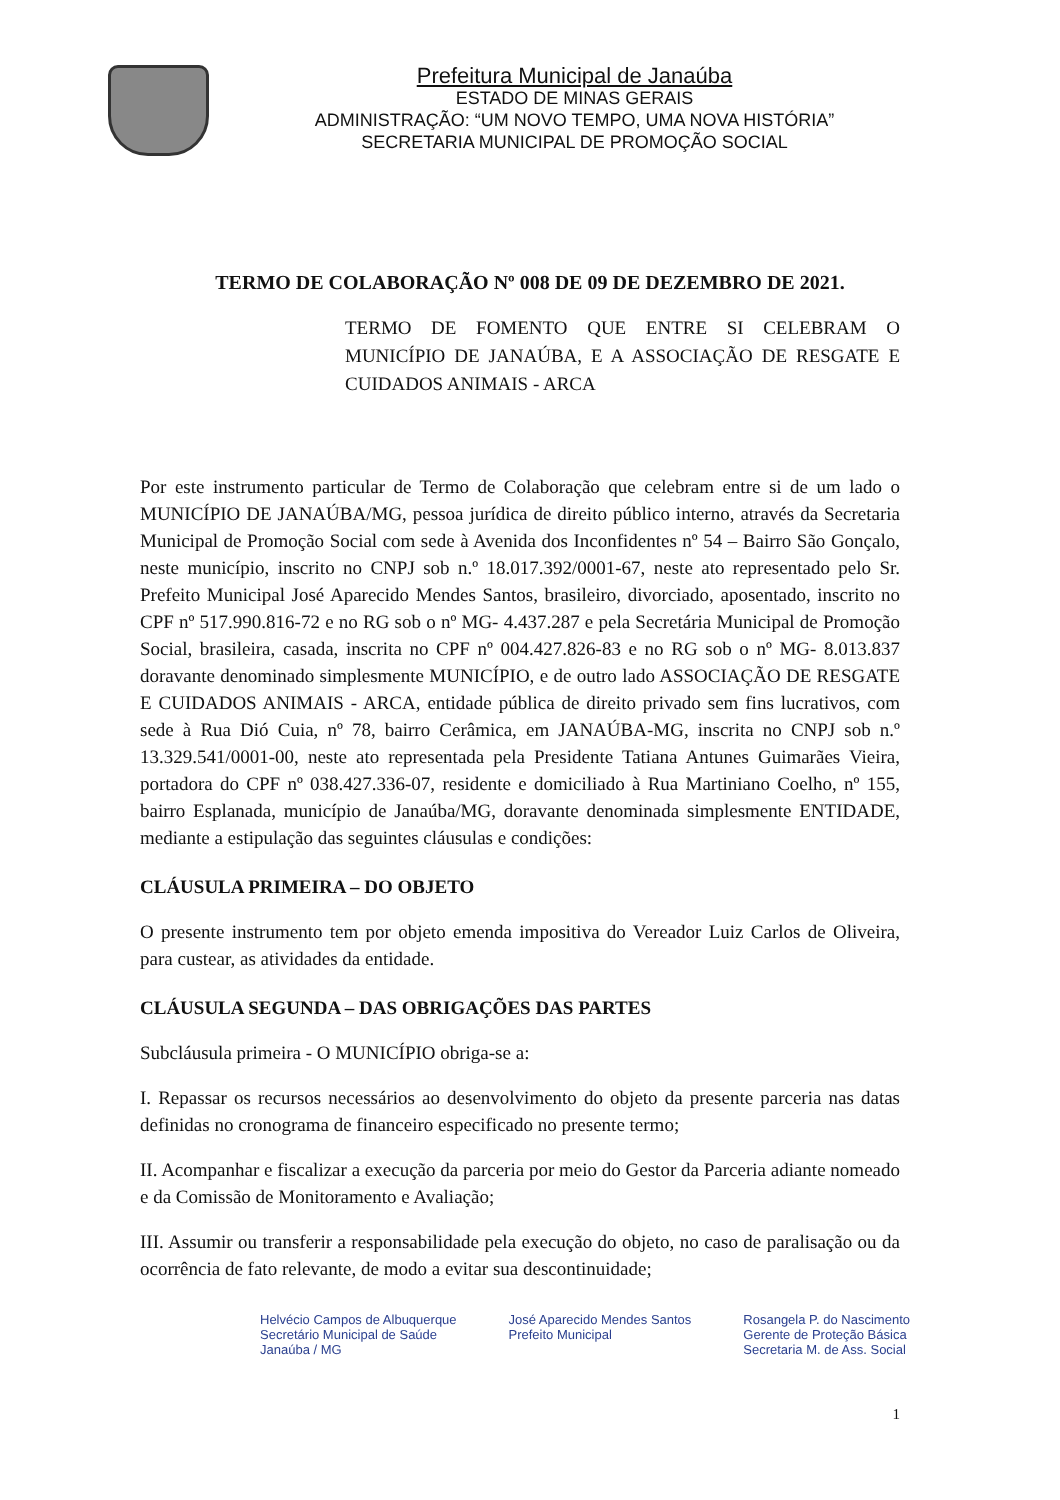Prefeitura Municipal de Janaúba
ESTADO DE MINAS GERAIS
ADMINISTRAÇÃO: “UM NOVO TEMPO, UMA NOVA HISTÓRIA”
SECRETARIA MUNICIPAL DE PROMOÇÃO SOCIAL
TERMO DE COLABORAÇÃO Nº 008 DE 09 DE DEZEMBRO DE 2021.
TERMO DE FOMENTO QUE ENTRE SI CELEBRAM O MUNICÍPIO DE JANAÚBA, E A ASSOCIAÇÃO DE RESGATE E CUIDADOS ANIMAIS - ARCA
Por este instrumento particular de Termo de Colaboração que celebram entre si de um lado o MUNICÍPIO DE JANAÚBA/MG, pessoa jurídica de direito público interno, através da Secretaria Municipal de Promoção Social com sede à Avenida dos Inconfidentes nº 54 – Bairro São Gonçalo, neste município, inscrito no CNPJ sob n.º 18.017.392/0001-67, neste ato representado pelo Sr. Prefeito Municipal José Aparecido Mendes Santos, brasileiro, divorciado, aposentado, inscrito no CPF nº 517.990.816-72 e no RG sob o nº MG- 4.437.287 e pela Secretária Municipal de Promoção Social, brasileira, casada, inscrita no CPF nº 004.427.826-83 e no RG sob o nº MG- 8.013.837 doravante denominado simplesmente MUNICÍPIO, e de outro lado ASSOCIAÇÃO DE RESGATE E CUIDADOS ANIMAIS - ARCA, entidade pública de direito privado sem fins lucrativos, com sede à Rua Dió Cuia, nº 78, bairro Cerâmica, em JANAÚBA-MG, inscrita no CNPJ sob n.º 13.329.541/0001-00, neste ato representada pela Presidente Tatiana Antunes Guimarães Vieira, portadora do CPF nº 038.427.336-07, residente e domiciliado à Rua Martiniano Coelho, nº 155, bairro Esplanada, município de Janaúba/MG, doravante denominada simplesmente ENTIDADE, mediante a estipulação das seguintes cláusulas e condições:
CLÁUSULA PRIMEIRA – DO OBJETO
O presente instrumento tem por objeto emenda impositiva do Vereador Luiz Carlos de Oliveira, para custear, as atividades da entidade.
CLÁUSULA SEGUNDA – DAS OBRIGAÇÕES DAS PARTES
Subcláusula primeira - O MUNICÍPIO obriga-se a:
I. Repassar os recursos necessários ao desenvolvimento do objeto da presente parceria nas datas definidas no cronograma de financeiro especificado no presente termo;
II. Acompanhar e fiscalizar a execução da parceria por meio do Gestor da Parceria adiante nomeado e da Comissão de Monitoramento e Avaliação;
III. Assumir ou transferir a responsabilidade pela execução do objeto, no caso de paralisação ou da ocorrência de fato relevante, de modo a evitar sua descontinuidade;
Helvécio Campos de Albuquerque
Secretário Municipal de Saúde
Janaúba / MG
José Aparecido Mendes Santos
Prefeito Municipal
Rosangela P. do Nascimento
Gerente de Proteção Básica
Secretaria M. de Ass. Social
1